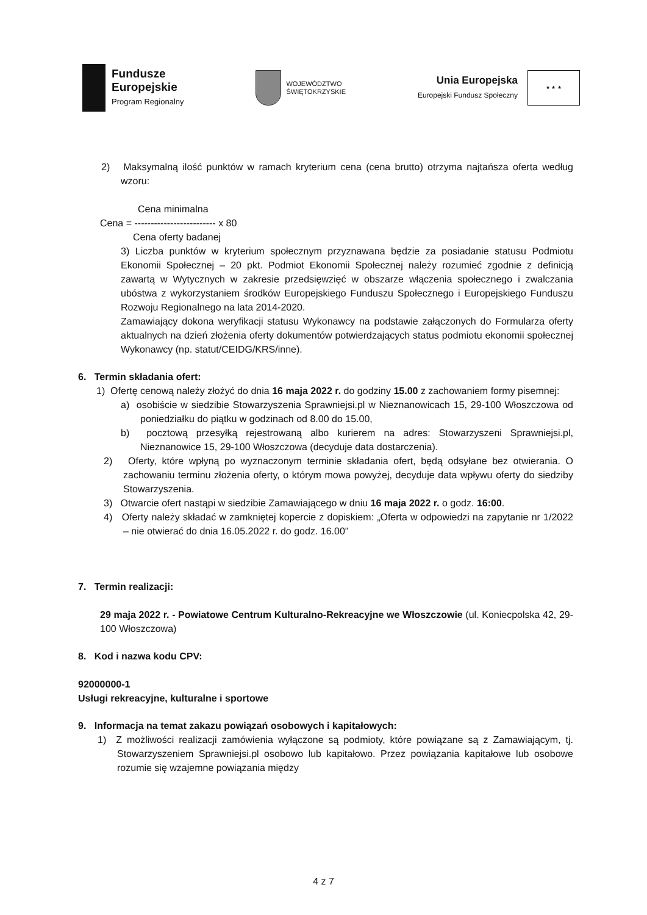Fundusze
Europejskie
Program Regionalny
WOJEWÓDZTWO
ŚWIĘTOKRZYSKIE
Unia Europejska
Europejski Fundusz Społeczny
★ ★ ★
2) Maksymalną ilość punktów w ramach kryterium cena (cena brutto) otrzyma najtańsza oferta według wzoru:
Cena minimalna
Cena = ------------------------- x 80
Cena oferty badanej
3) Liczba punktów w kryterium społecznym przyznawana będzie za posiadanie statusu Podmiotu Ekonomii Społecznej – 20 pkt. Podmiot Ekonomii Społecznej należy rozumieć zgodnie z definicją zawartą w Wytycznych w zakresie przedsięwzięć w obszarze włączenia społecznego i zwalczania ubóstwa z wykorzystaniem środków Europejskiego Funduszu Społecznego i Europejskiego Funduszu Rozwoju Regionalnego na lata 2014-2020.
Zamawiający dokona weryfikacji statusu Wykonawcy na podstawie załączonych do Formularza oferty aktualnych na dzień złożenia oferty dokumentów potwierdzających status podmiotu ekonomii społecznej Wykonawcy (np. statut/CEIDG/KRS/inne).
6. Termin składania ofert:
1) Ofertę cenową należy złożyć do dnia 16 maja 2022 r. do godziny 15.00 z zachowaniem formy pisemnej:
a) osobiście w siedzibie Stowarzyszenia Sprawniejsi.pl w Nieznanowicach 15, 29-100 Włoszczowa od poniedziałku do piątku w godzinach od 8.00 do 15.00,
b) pocztową przesyłką rejestrowaną albo kurierem na adres: Stowarzyszeni Sprawniejsi.pl, Nieznanowice 15, 29-100 Włoszczowa (decyduje data dostarczenia).
2) Oferty, które wpłyną po wyznaczonym terminie składania ofert, będą odsyłane bez otwierania. O zachowaniu terminu złożenia oferty, o którym mowa powyżej, decyduje data wpływu oferty do siedziby Stowarzyszenia.
3) Otwarcie ofert nastąpi w siedzibie Zamawiającego w dniu 16 maja 2022 r. o godz. 16:00.
4) Oferty należy składać w zamkniętej kopercie z dopiskiem: „Oferta w odpowiedzi na zapytanie nr 1/2022 – nie otwierać do dnia 16.05.2022 r. do godz. 16.00”
7. Termin realizacji:
29 maja 2022 r. - Powiatowe Centrum Kulturalno-Rekreacyjne we Włoszczowie (ul. Koniecpolska 42, 29-100 Włoszczowa)
8. Kod i nazwa kodu CPV:
92000000-1
Usługi rekreacyjne, kulturalne i sportowe
9. Informacja na temat zakazu powiązań osobowych i kapitałowych:
1) Z możliwości realizacji zamówienia wyłączone są podmioty, które powiązane są z Zamawiającym, tj. Stowarzyszeniem Sprawniejsi.pl osobowo lub kapitałowo. Przez powiązania kapitałowe lub osobowe rozumie się wzajemne powiązania między
4 z 7